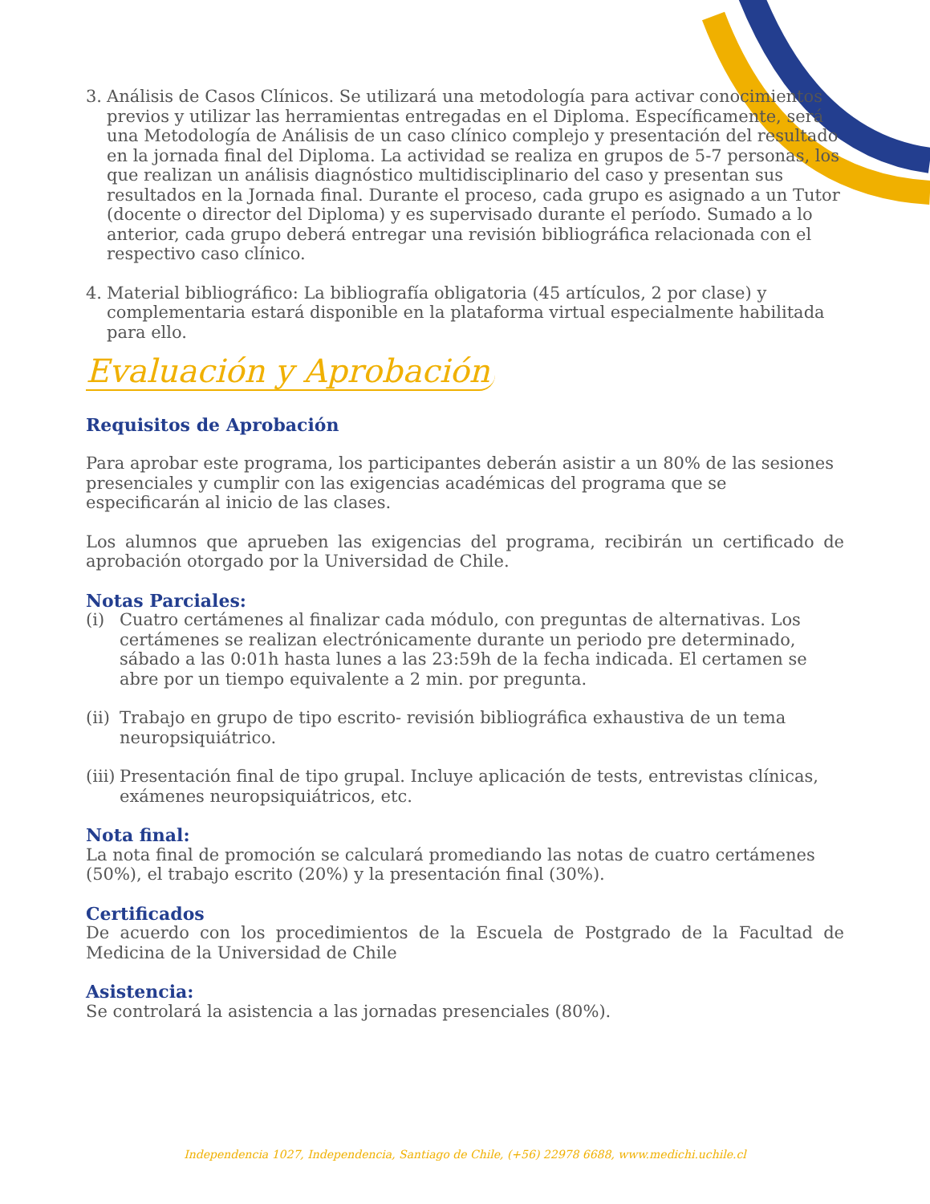3. Análisis de Casos Clínicos. Se utilizará una metodología para activar conocimientos previos y utilizar las herramientas entregadas en el Diploma. Específicamente, será una Metodología de Análisis de un caso clínico complejo y presentación del resultado en la jornada final del Diploma. La actividad se realiza en grupos de 5-7 personas, los que realizan un análisis diagnóstico multidisciplinario del caso y presentan sus resultados en la Jornada final. Durante el proceso, cada grupo es asignado a un Tutor (docente o director del Diploma) y es supervisado durante el período. Sumado a lo anterior, cada grupo deberá entregar una revisión bibliográfica relacionada con el respectivo caso clínico.
4. Material bibliográfico: La bibliografía obligatoria (45 artículos, 2 por clase) y complementaria estará disponible en la plataforma virtual especialmente habilitada para ello.
Evaluación y Aprobación
Requisitos de Aprobación
Para aprobar este programa, los participantes deberán asistir a un 80% de las sesiones presenciales y cumplir con las exigencias académicas del programa que se especificarán al inicio de las clases.
Los alumnos que aprueben las exigencias del programa, recibirán un certificado de aprobación otorgado por la Universidad de Chile.
Notas Parciales:
(i) Cuatro certámenes al finalizar cada módulo, con preguntas de alternativas. Los certámenes se realizan electrónicamente durante un periodo pre determinado, sábado a las 0:01h hasta lunes a las 23:59h de la fecha indicada. El certamen se abre por un tiempo equivalente a 2 min. por pregunta.
(ii) Trabajo en grupo de tipo escrito- revisión bibliográfica exhaustiva de un tema neuropsiquiátrico.
(iii) Presentación final de tipo grupal. Incluye aplicación de tests, entrevistas clínicas, exámenes neuropsiquiátricos, etc.
Nota final:
La nota final de promoción se calculará promediando las notas de cuatro certámenes (50%), el trabajo escrito (20%) y la presentación final (30%).
Certificados
De acuerdo con los procedimientos de la Escuela de Postgrado de la Facultad de Medicina de la Universidad de Chile
Asistencia:
Se controlará la asistencia a las jornadas presenciales (80%).
Independencia 1027, Independencia, Santiago de Chile, (+56) 22978 6688, www.medichi.uchile.cl